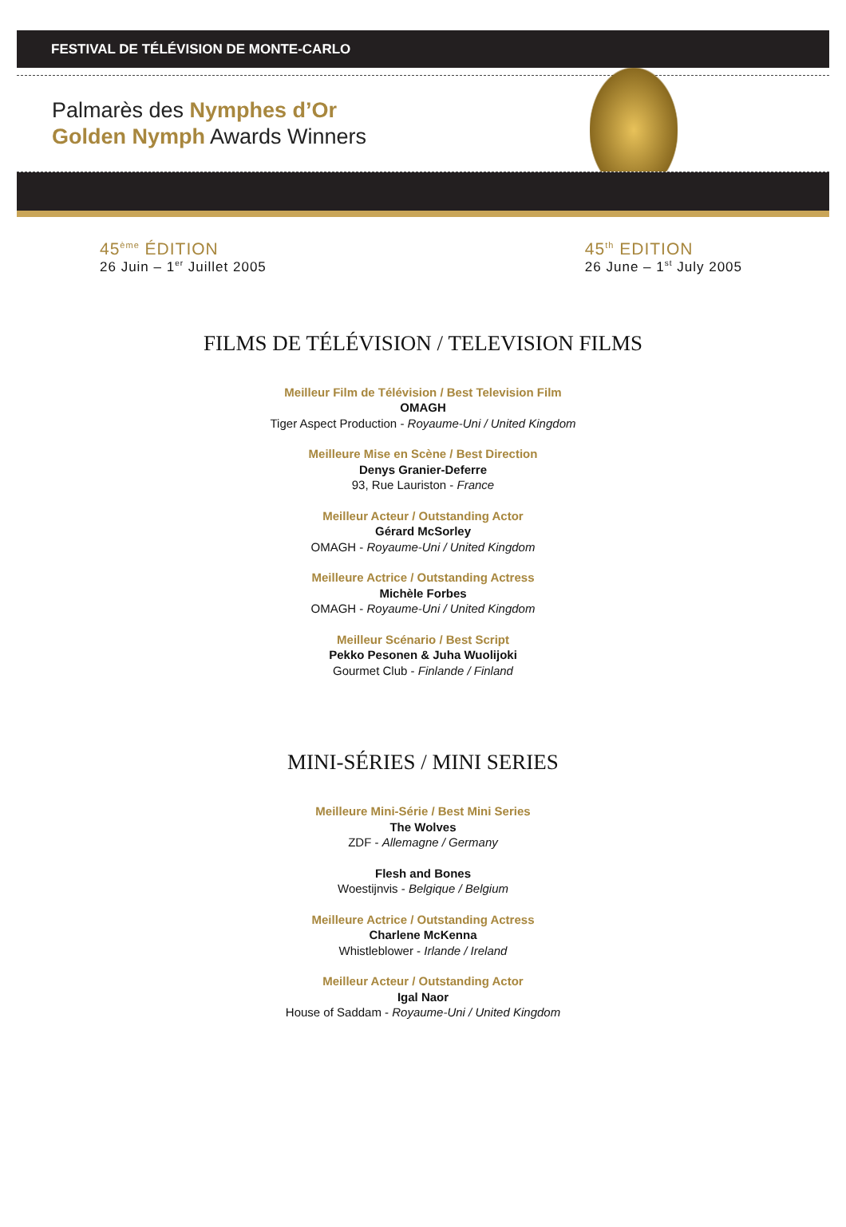FESTIVAL DE TÉLÉVISION DE MONTE-CARLO
Palmarès des Nymphes d’Or
Golden Nymph Awards Winners
45<sup>ème</sup> ÉDITION
26 Juin – 1<sup>er</sup> Juillet 2005
45<sup>th</sup> EDITION
26 June – 1<sup>st</sup> July 2005
FILMS DE TÉLÉVISION / TELEVISION FILMS
Meilleur Film de Télévision / Best Television Film
OMAGH
Tiger Aspect Production - Royaume-Uni / United Kingdom
Meilleure Mise en Scène / Best Direction
Denys Granier-Deferre
93, Rue Lauriston - France
Meilleur Acteur / Outstanding Actor
Gérard McSorley
OMAGH - Royaume-Uni / United Kingdom
Meilleure Actrice / Outstanding Actress
Michèle Forbes
OMAGH - Royaume-Uni / United Kingdom
Meilleur Scénario / Best Script
Pekko Pesonen & Juha Wuolijoki
Gourmet Club - Finlande / Finland
MINI-SÉRIES / MINI SERIES
Meilleure Mini-Série / Best Mini Series
The Wolves
ZDF - Allemagne / Germany
Flesh and Bones
Woestijnvis - Belgique / Belgium
Meilleure Actrice / Outstanding Actress
Charlene McKenna
Whistleblower - Irlande / Ireland
Meilleur Acteur / Outstanding Actor
Igal Naor
House of Saddam - Royaume-Uni / United Kingdom